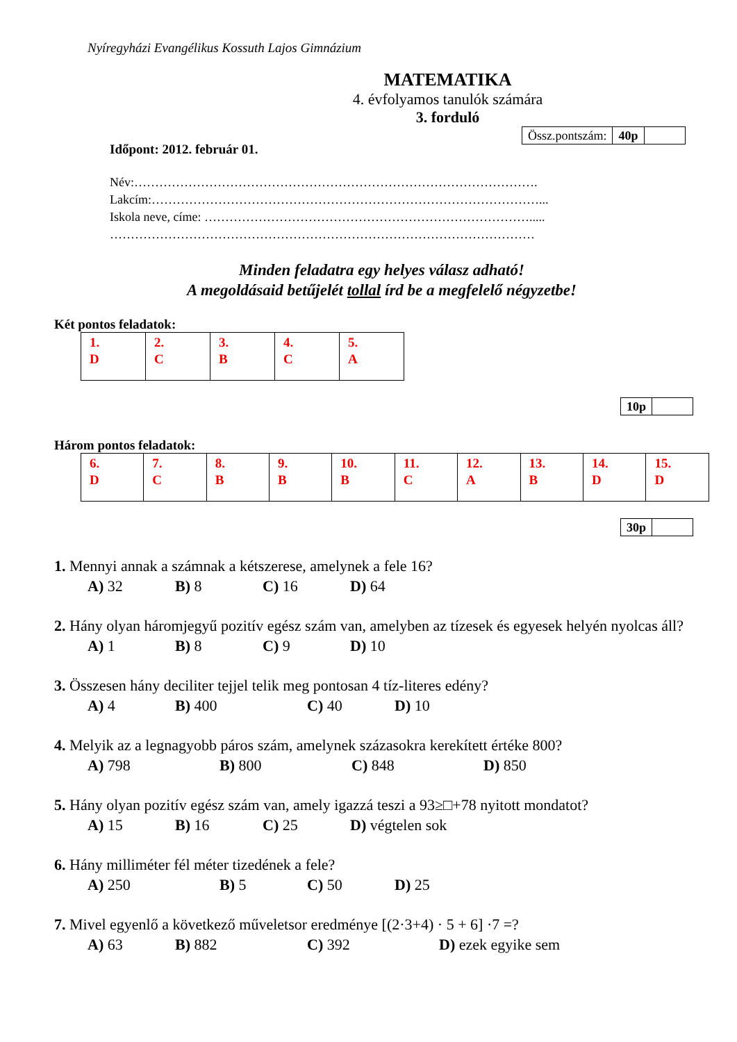Nyíregyházi Evangélikus Kossuth Lajos Gimnázium
MATEMATIKA
4. évfolyamos tanulók számára
3. forduló
| Össz.pontszám: | 40p | |
Időpont: 2012. február 01.
Név:…………………………………………………………………………………….
Lakcím:…………………………………………………………………………………...
Iskola neve, címe: …………………………………………………………………….....
…………………………………………………………………………………………
Minden feladatra egy helyes válasz adható!
A megoldásaid betűjelét tollal írd be a megfelelő négyzetbe!
Két pontos feladatok:
| 1. D | 2. C | 3. B | 4. C | 5. A |
| 10p | |
Három pontos feladatok:
| 6. D | 7. C | 8. B | 9. B | 10. B | 11. C | 12. A | 13. B | 14. D | 15. D |
| 30p | |
1. Mennyi annak a számnak a kétszerese, amelynek a fele 16?
A) 32 B) 8 C) 16 D) 64
2. Hány olyan háromjegyű pozitív egész szám van, amelyben az tízesek és egyesek helyén nyolcas áll?
A) 1 B) 8 C) 9 D) 10
3. Összesen hány deciliter tejjel telik meg pontosan 4 tíz-literes edény?
A) 4 B) 400 C) 40 D) 10
4. Melyik az a legnagyobb páros szám, amelynek százasokra kerekített értéke 800?
A) 798 B) 800 C) 848 D) 850
5. Hány olyan pozitív egész szám van, amely igazzá teszi a 93≥□+78 nyitott mondatot?
A) 15 B) 16 C) 25 D) végtelen sok
6. Hány milliméter fél méter tizedének a fele?
A) 250 B) 5 C) 50 D) 25
7. Mivel egyenlő a következő műveletsor eredménye [(2·3+4) · 5 + 6] ·7 =?
A) 63 B) 882 C) 392 D) ezek egyike sem